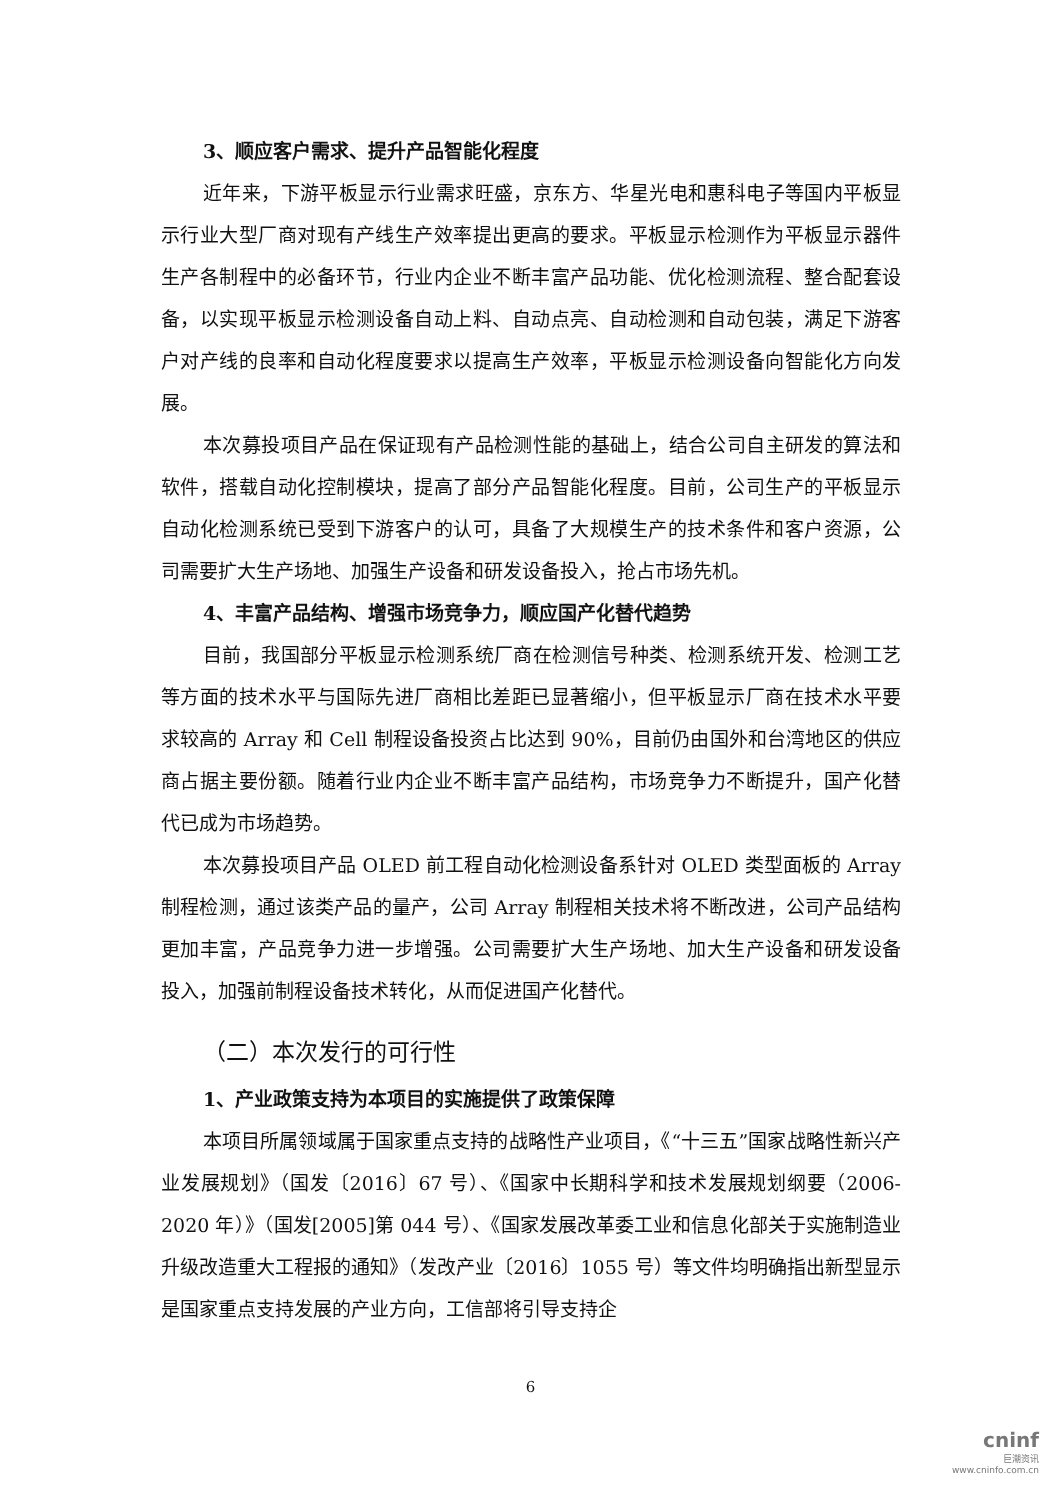3、顺应客户需求、提升产品智能化程度
近年来，下游平板显示行业需求旺盛，京东方、华星光电和惠科电子等国内平板显示行业大型厂商对现有产线生产效率提出更高的要求。平板显示检测作为平板显示器件生产各制程中的必备环节，行业内企业不断丰富产品功能、优化检测流程、整合配套设备，以实现平板显示检测设备自动上料、自动点亮、自动检测和自动包装，满足下游客户对产线的良率和自动化程度要求以提高生产效率，平板显示检测设备向智能化方向发展。
本次募投项目产品在保证现有产品检测性能的基础上，结合公司自主研发的算法和软件，搭载自动化控制模块，提高了部分产品智能化程度。目前，公司生产的平板显示自动化检测系统已受到下游客户的认可，具备了大规模生产的技术条件和客户资源，公司需要扩大生产场地、加强生产设备和研发设备投入，抢占市场先机。
4、丰富产品结构、增强市场竞争力，顺应国产化替代趋势
目前，我国部分平板显示检测系统厂商在检测信号种类、检测系统开发、检测工艺等方面的技术水平与国际先进厂商相比差距已显著缩小，但平板显示厂商在技术水平要求较高的 Array 和 Cell 制程设备投资占比达到 90%，目前仍由国外和台湾地区的供应商占据主要份额。随着行业内企业不断丰富产品结构，市场竞争力不断提升，国产化替代已成为市场趋势。
本次募投项目产品 OLED 前工程自动化检测设备系针对 OLED 类型面板的 Array 制程检测，通过该类产品的量产，公司 Array 制程相关技术将不断改进，公司产品结构更加丰富，产品竞争力进一步增强。公司需要扩大生产场地、加大生产设备和研发设备投入，加强前制程设备技术转化，从而促进国产化替代。
（二）本次发行的可行性
1、产业政策支持为本项目的实施提供了政策保障
本项目所属领域属于国家重点支持的战略性产业项目，《“十三五”国家战略性新兴产业发展规划》（国发〔2016〕67 号）、《国家中长期科学和技术发展规划纲要（2006-2020 年）》（国发[2005]第 044 号）、《国家发展改革委工业和信息化部关于实施制造业升级改造重大工程报的通知》（发改产业〔2016〕1055 号）等文件均明确指出新型显示是国家重点支持发展的产业方向，工信部将引导支持企
6
cninf
巨潮资讯
www.cninfo.com.cn